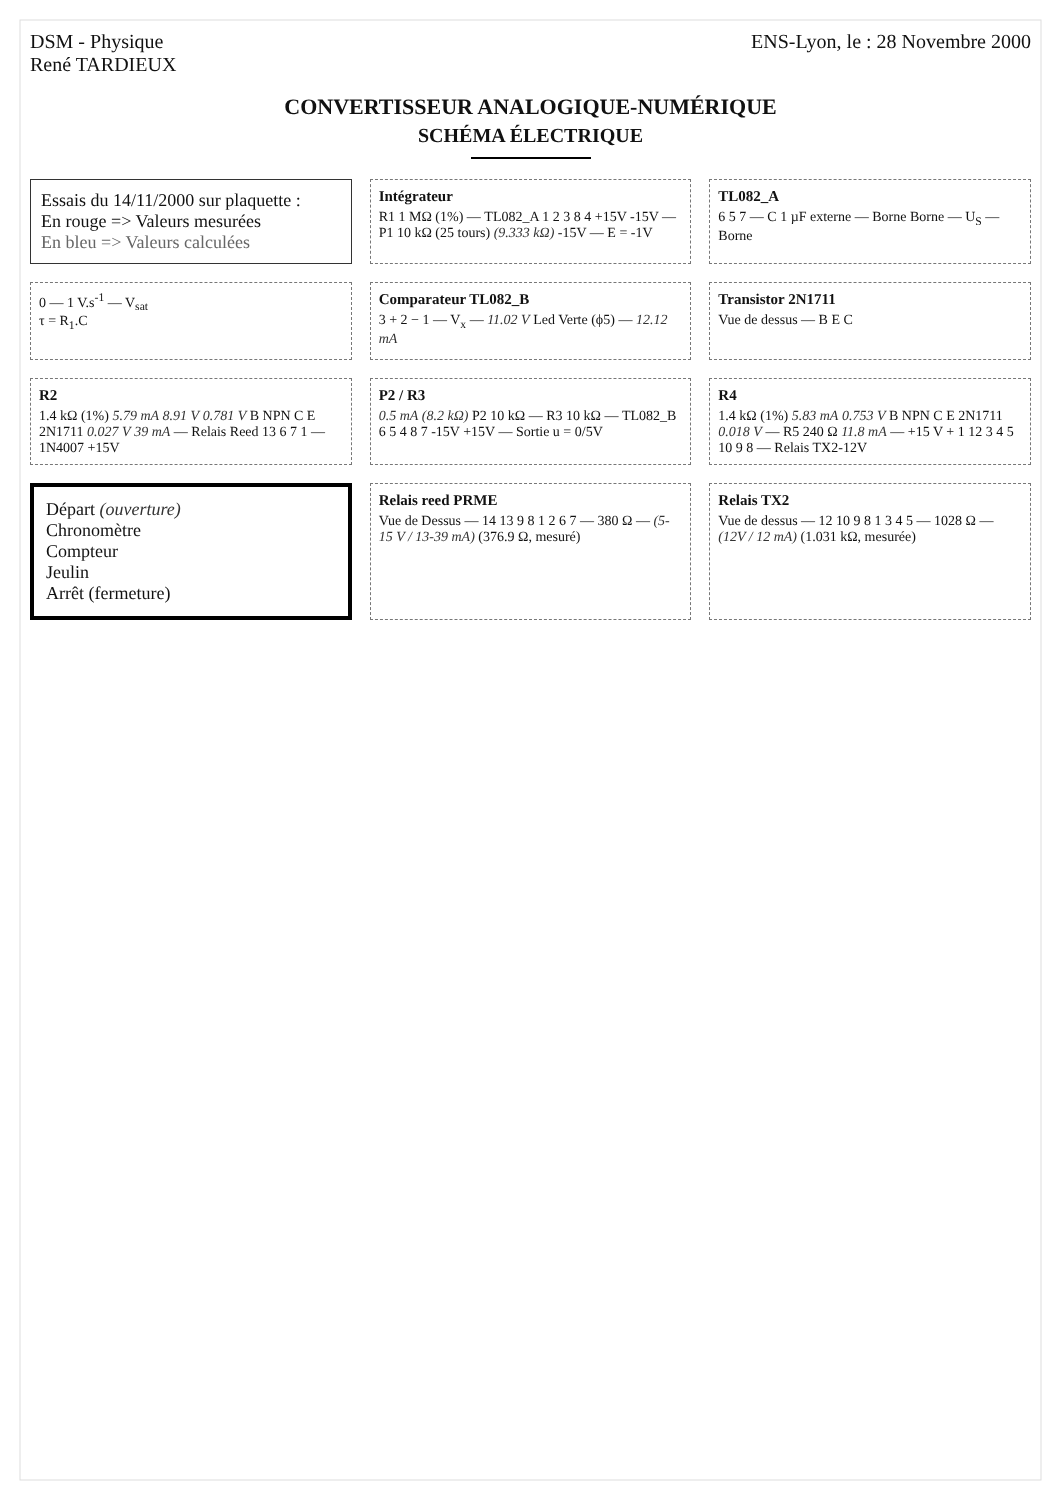DSM - Physique
René TARDIEUX
ENS-Lyon, le : 28 Novembre 2000
CONVERTISSEUR ANALOGIQUE-NUMÉRIQUE
SCHÉMA ÉLECTRIQUE
Essais du 14/11/2000 sur plaquette :
En rouge => Valeurs mesurées
En bleu => Valeurs calculées
Intégrateur
R1 1 MΩ (1%) — TL082_A 1 2 3 8 4 +15V -15V — P1 10 kΩ (25 tours) (9.333 kΩ) -15V — E = -1V
TL082_A
6 5 7 — C 1 µF externe — Borne Borne — U<sub>S</sub> — Borne
0 — 1 V.s<sup>-1</sup> — V<sub>sat</sub>
τ = R<sub>1</sub>.C
Comparateur TL082_B
3 + 2 − 1 — V<sub>x</sub> — 11.02 V Led Verte (ϕ5) — 12.12 mA
Transistor 2N1711
Vue de dessus — B E C
R2
1.4 kΩ (1%) 5.79 mA 8.91 V 0.781 V B NPN C E 2N1711 0.027 V 39 mA — Relais Reed 13 6 7 1 — 1N4007 +15V
P2 / R3
0.5 mA (8.2 kΩ) P2 10 kΩ — R3 10 kΩ — TL082_B 6 5 4 8 7 -15V +15V — Sortie u = 0/5V
R4
1.4 kΩ (1%) 5.83 mA 0.753 V B NPN C E 2N1711 0.018 V — R5 240 Ω 11.8 mA — +15 V + 1 12 3 4 5 10 9 8 — Relais TX2-12V
Départ (ouverture)
Chronomètre
Compteur
Jeulin
Arrêt (fermeture)
Relais reed PRME
Vue de Dessus — 14 13 9 8 1 2 6 7 — 380 Ω — (5-15 V / 13-39 mA) (376.9 Ω, mesuré)
Relais TX2
Vue de dessus — 12 10 9 8 1 3 4 5 — 1028 Ω — (12V / 12 mA) (1.031 kΩ, mesurée)